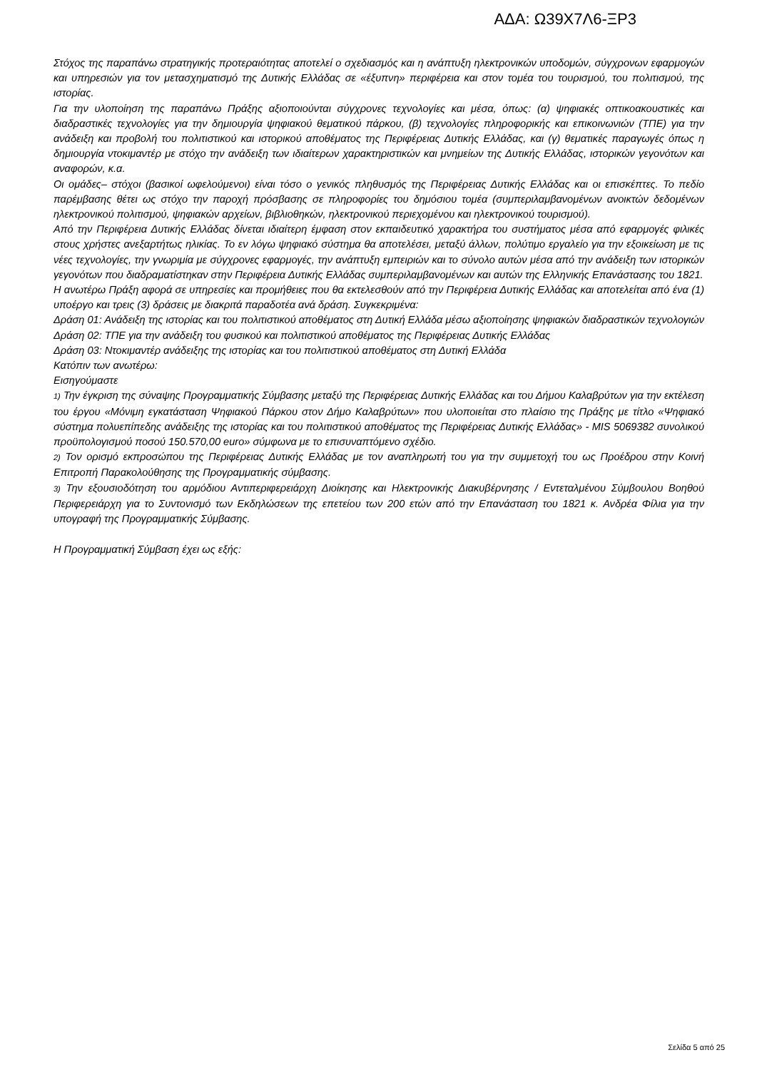ΑΔΑ: Ω39Χ7Λ6-ΞΡ3
Στόχος της παραπάνω στρατηγικής προτεραιότητας αποτελεί ο σχεδιασμός και η ανάπτυξη ηλεκτρονικών υποδομών, σύγχρονων εφαρμογών και υπηρεσιών για τον μετασχηματισμό της Δυτικής Ελλάδας σε «έξυπνη» περιφέρεια και στον τομέα του τουρισμού, του πολιτισμού, της ιστορίας.
Για την υλοποίηση της παραπάνω Πράξης αξιοποιούνται σύγχρονες τεχνολογίες και μέσα, όπως: (α) ψηφιακές οπτικοακουστικές και διαδραστικές τεχνολογίες για την δημιουργία ψηφιακού θεματικού πάρκου, (β) τεχνολογίες πληροφορικής και επικοινωνιών (ΤΠΕ) για την ανάδειξη και προβολή του πολιτιστικού και ιστορικού αποθέματος της Περιφέρειας Δυτικής Ελλάδας, και (γ) θεματικές παραγωγές όπως η δημιουργία ντοκιμαντέρ με στόχο την ανάδειξη των ιδιαίτερων χαρακτηριστικών και μνημείων της Δυτικής Ελλάδας, ιστορικών γεγονότων και αναφορών, κ.α.
Οι ομάδες– στόχοι (βασικοί ωφελούμενοι) είναι τόσο ο γενικός πληθυσμός της Περιφέρειας Δυτικής Ελλάδας και οι επισκέπτες. Το πεδίο παρέμβασης θέτει ως στόχο την παροχή πρόσβασης σε πληροφορίες του δημόσιου τομέα (συμπεριλαμβανομένων ανοικτών δεδομένων ηλεκτρονικού πολιτισμού, ψηφιακών αρχείων, βιβλιοθηκών, ηλεκτρονικού περιεχομένου και ηλεκτρονικού τουρισμού).
Από την Περιφέρεια Δυτικής Ελλάδας δίνεται ιδιαίτερη έμφαση στον εκπαιδευτικό χαρακτήρα του συστήματος μέσα από εφαρμογές φιλικές στους χρήστες ανεξαρτήτως ηλικίας. Το εν λόγω ψηφιακό σύστημα θα αποτελέσει, μεταξύ άλλων, πολύτιμο εργαλείο για την εξοικείωση με τις νέες τεχνολογίες, την γνωριμία με σύγχρονες εφαρμογές, την ανάπτυξη εμπειριών και το σύνολο αυτών μέσα από την ανάδειξη των ιστορικών γεγονότων που διαδραματίστηκαν στην Περιφέρεια Δυτικής Ελλάδας συμπεριλαμβανομένων και αυτών της Ελληνικής Επανάστασης του 1821.
Η ανωτέρω Πράξη αφορά σε υπηρεσίες και προμήθειες που θα εκτελεσθούν από την Περιφέρεια Δυτικής Ελλάδας και αποτελείται από ένα (1) υποέργο και τρεις (3) δράσεις με διακριτά παραδοτέα ανά δράση. Συγκεκριμένα:
Δράση 01: Ανάδειξη της ιστορίας και του πολιτιστικού αποθέματος στη Δυτική Ελλάδα μέσω αξιοποίησης ψηφιακών διαδραστικών τεχνολογιών
Δράση 02: ΤΠΕ για την ανάδειξη του φυσικού και πολιτιστικού αποθέματος της Περιφέρειας Δυτικής Ελλάδας
Δράση 03: Ντοκιμαντέρ ανάδειξης της ιστορίας και του πολιτιστικού αποθέματος στη Δυτική Ελλάδα
Κατόπιν των ανωτέρω:
Εισηγούμαστε
1) Την έγκριση της σύναψης Προγραμματικής Σύμβασης μεταξύ της Περιφέρειας Δυτικής Ελλάδας και του Δήμου Καλαβρύτων για την εκτέλεση του έργου «Μόνιμη εγκατάσταση Ψηφιακού Πάρκου στον Δήμο Καλαβρύτων» που υλοποιείται στο πλαίσιο της Πράξης με τίτλο «Ψηφιακό σύστημα πολυεπίπεδης ανάδειξης της ιστορίας και του πολιτιστικού αποθέματος της Περιφέρειας Δυτικής Ελλάδας» - MIS 5069382 συνολικού προϋπολογισμού ποσού 150.570,00 euro» σύμφωνα με το επισυναπτόμενο σχέδιο.
2) Τον ορισμό εκπροσώπου της Περιφέρειας Δυτικής Ελλάδας με τον αναπληρωτή του για την συμμετοχή του ως Προέδρου στην Κοινή Επιτροπή Παρακολούθησης της Προγραμματικής σύμβασης.
3) Την εξουσιοδότηση του αρμόδιου Αντιπεριφερειάρχη Διοίκησης και Ηλεκτρονικής Διακυβέρνησης / Εντεταλμένου Σύμβουλου Βοηθού Περιφερειάρχη για το Συντονισμό των Εκδηλώσεων της επετείου των 200 ετών από την Επανάσταση του 1821 κ. Ανδρέα Φίλια για την υπογραφή της Προγραμματικής Σύμβασης.
Η Προγραμματική Σύμβαση έχει ως εξής:
Σελίδα 5 από 25